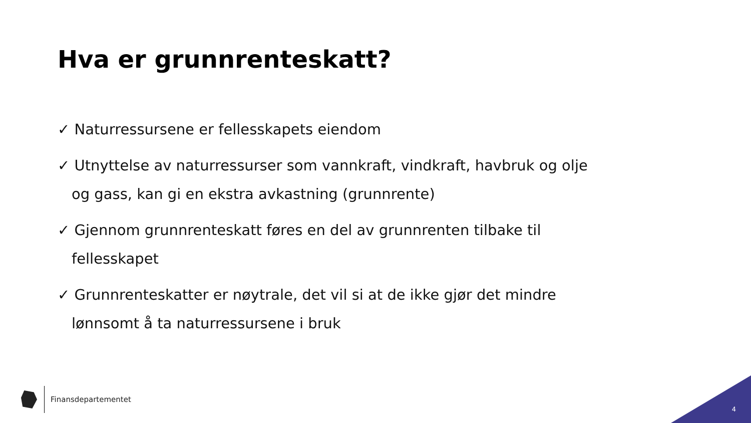Hva er grunnrenteskatt?
✓ Naturressursene er fellesskapets eiendom
✓ Utnyttelse av naturressurser som vannkraft, vindkraft, havbruk og olje og gass, kan gi en ekstra avkastning (grunnrente)
✓ Gjennom grunnrenteskatt føres en del av grunnrenten tilbake til fellesskapet
✓ Grunnrenteskatter er nøytrale, det vil si at de ikke gjør det mindre lønnsomt å ta naturressursene i bruk
Finansdepartementet
4